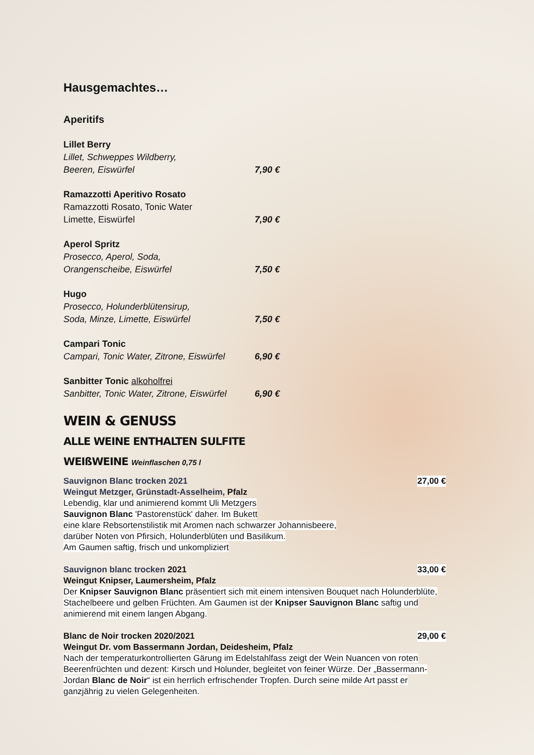Hausgemachtes…
Aperitifs
Lillet Berry
Lillet, Schweppes Wildberry,
Beeren, Eiswürfel 7,90 €
Ramazzotti Aperitivo Rosato
Ramazzotti Rosato, Tonic Water
Limette, Eiswürfel 7,90 €
Aperol Spritz
Prosecco, Aperol, Soda,
Orangenscheibe, Eiswürfel 7,50 €
Hugo
Prosecco, Holunderblütensirup,
Soda, Minze, Limette, Eiswürfel 7,50 €
Campari Tonic
Campari, Tonic Water, Zitrone, Eiswürfel 6,90 €
Sanbitter Tonic alkoholfrei
Sanbitter, Tonic Water, Zitrone, Eiswürfel 6,90 €
WEIN & GENUSS
ALLE WEINE ENTHALTEN SULFITE
WEIßWEINE Weinflaschen 0,75 l
Sauvignon Blanc trocken 2021 27,00 €
Weingut Metzger, Grünstadt-Asselheim, Pfalz
Lebendig, klar und animierend kommt Uli Metzgers
Sauvignon Blanc 'Pastorenstück' daher. Im Bukett
eine klare Rebsortenstilistik mit Aromen nach schwarzer Johannisbeere,
darüber Noten von Pfirsich, Holunderblüten und Basilikum.
Am Gaumen saftig, frisch und unkompliziert
Sauvignon blanc trocken 2021 33,00 €
Weingut Knipser, Laumersheim, Pfalz
Der Knipser Sauvignon Blanc präsentiert sich mit einem intensiven Bouquet nach Holunderblüte, Stachelbeere und gelben Früchten. Am Gaumen ist der Knipser Sauvignon Blanc saftig und animierend mit einem langen Abgang.
Blanc de Noir trocken 2020/2021 29,00 €
Weingut Dr. vom Bassermann Jordan, Deidesheim, Pfalz
Nach der temperaturkontrollierten Gärung im Edelstahlfass zeigt der Wein Nuancen von roten Beerenfrüchten und dezent: Kirsch und Holunder, begleitet von feiner Würze. Der „Bassermann-Jordan Blanc de Noir“ ist ein herrlich erfrischender Tropfen. Durch seine milde Art passt er ganzjährig zu vielen Gelegenheiten.